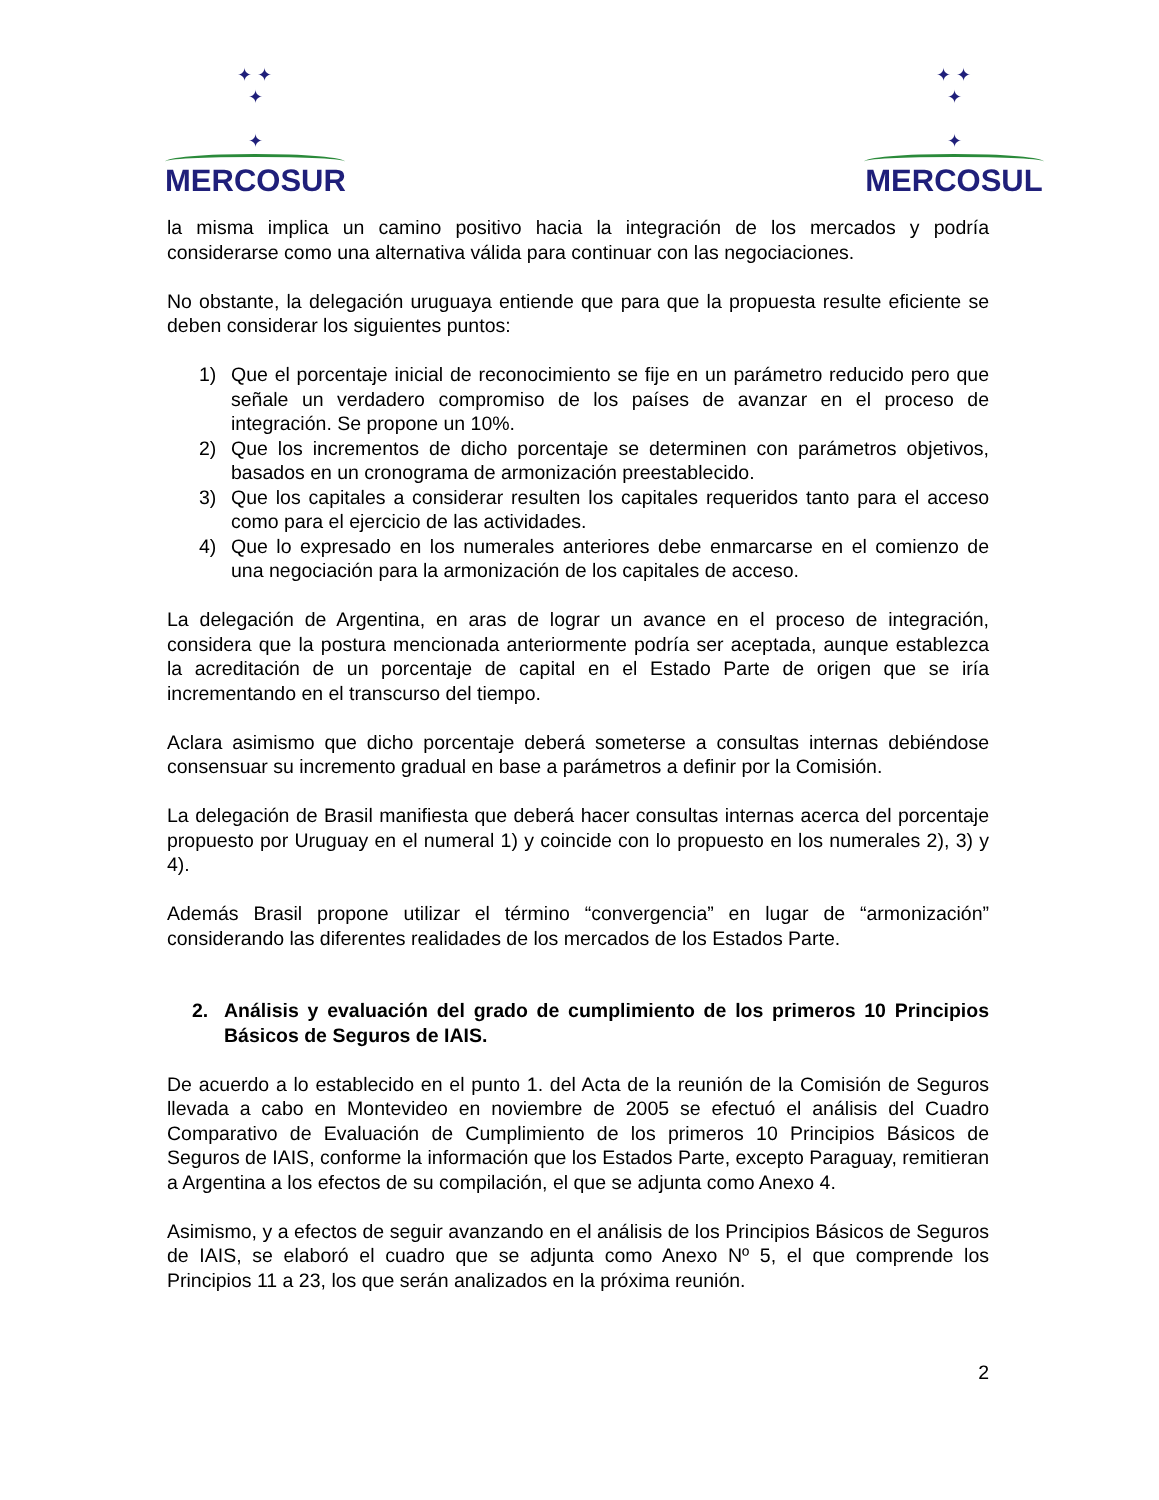✦ ✦
✦
✦
MERCOSUR
✦ ✦
✦
✦
MERCOSUL
la misma implica un camino positivo hacia la integración de los mercados y podría considerarse como una alternativa válida para continuar con las negociaciones.
No obstante, la delegación uruguaya entiende que para que la propuesta resulte eficiente se deben considerar los siguientes puntos:
1) Que el porcentaje inicial de reconocimiento se fije en un parámetro reducido pero que señale un verdadero compromiso de los países de avanzar en el proceso de integración. Se propone un 10%.
2) Que los incrementos de dicho porcentaje se determinen con parámetros objetivos, basados en un cronograma de armonización preestablecido.
3) Que los capitales a considerar resulten los capitales requeridos tanto para el acceso como para el ejercicio de las actividades.
4) Que lo expresado en los numerales anteriores debe enmarcarse en el comienzo de una negociación para la armonización de los capitales de acceso.
La delegación de Argentina, en aras de lograr un avance en el proceso de integración, considera que la postura mencionada anteriormente podría ser aceptada, aunque establezca la acreditación de un porcentaje de capital en el Estado Parte de origen que se iría incrementando en el transcurso del tiempo.
Aclara asimismo que dicho porcentaje deberá someterse a consultas internas debiéndose consensuar su incremento gradual en base a parámetros a definir por la Comisión.
La delegación de Brasil manifiesta que deberá hacer consultas internas acerca del porcentaje propuesto por Uruguay en el numeral 1) y coincide con lo propuesto en los numerales 2), 3) y 4).
Además Brasil propone utilizar el término “convergencia” en lugar de “armonización” considerando las diferentes realidades de los mercados de los Estados Parte.
2. Análisis y evaluación del grado de cumplimiento de los primeros 10 Principios Básicos de Seguros de IAIS.
De acuerdo a lo establecido en el punto 1. del Acta de la reunión de la Comisión de Seguros llevada a cabo en Montevideo en noviembre de 2005 se efectuó el análisis del Cuadro Comparativo de Evaluación de Cumplimiento de los primeros 10 Principios Básicos de Seguros de IAIS, conforme la información que los Estados Parte, excepto Paraguay, remitieran a Argentina a los efectos de su compilación, el que se adjunta como Anexo 4.
Asimismo, y a efectos de seguir avanzando en el análisis de los Principios Básicos de Seguros de IAIS, se elaboró el cuadro que se adjunta como Anexo Nº 5, el que comprende los Principios 11 a 23, los que serán analizados en la próxima reunión.
2